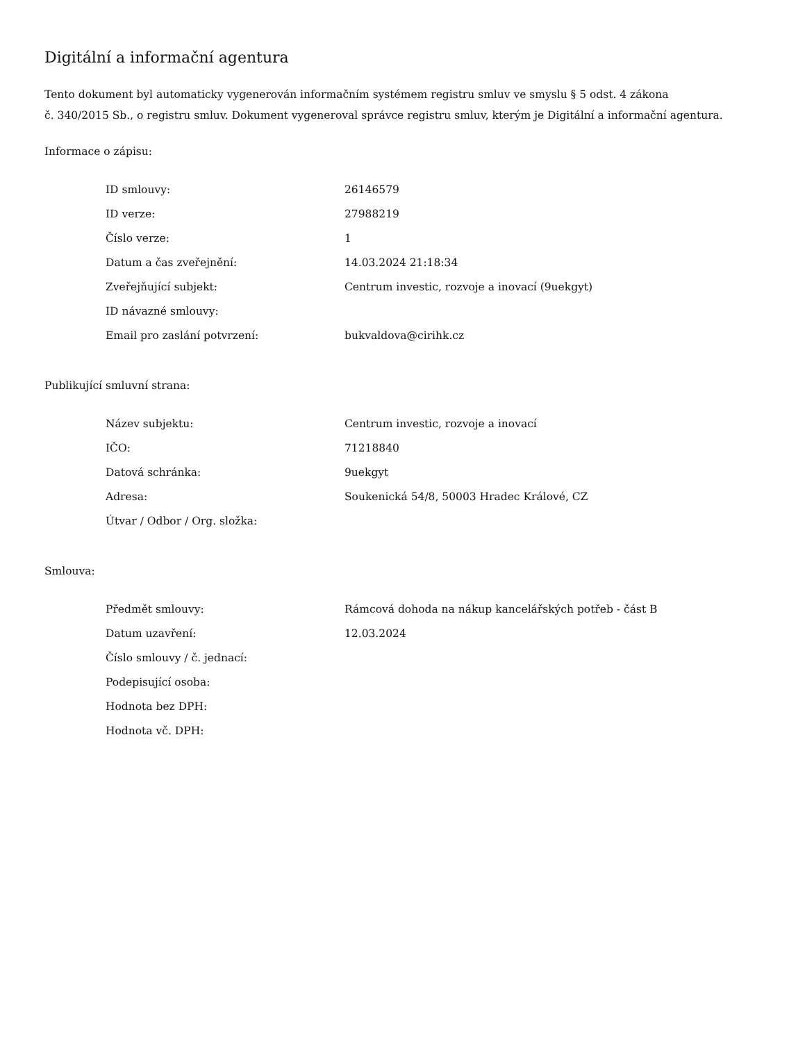Digitální a informační agentura
Tento dokument byl automaticky vygenerován informačním systémem registru smluv ve smyslu § 5 odst. 4 zákona
č. 340/2015 Sb., o registru smluv. Dokument vygeneroval správce registru smluv, kterým je Digitální a informační agentura.
Informace o zápisu:
| ID smlouvy: | 26146579 |
| ID verze: | 27988219 |
| Číslo verze: | 1 |
| Datum a čas zveřejnění: | 14.03.2024 21:18:34 |
| Zveřejňující subjekt: | Centrum investic, rozvoje a inovací (9uekgyt) |
| ID návazné smlouvy: | |
| Email pro zaslání potvrzení: | bukvaldova@cirihk.cz |
Publikující smluvní strana:
| Název subjektu: | Centrum investic, rozvoje a inovací |
| IČO: | 71218840 |
| Datová schránka: | 9uekgyt |
| Adresa: | Soukenická 54/8, 50003 Hradec Králové, CZ |
| Útvar / Odbor / Org. složka: | |
Smlouva:
| Předmět smlouvy: | Rámcová dohoda na nákup kancelářských potřeb - část B |
| Datum uzavření: | 12.03.2024 |
| Číslo smlouvy / č. jednací: | |
| Podepisující osoba: | |
| Hodnota bez DPH: | |
| Hodnota vč. DPH: | |